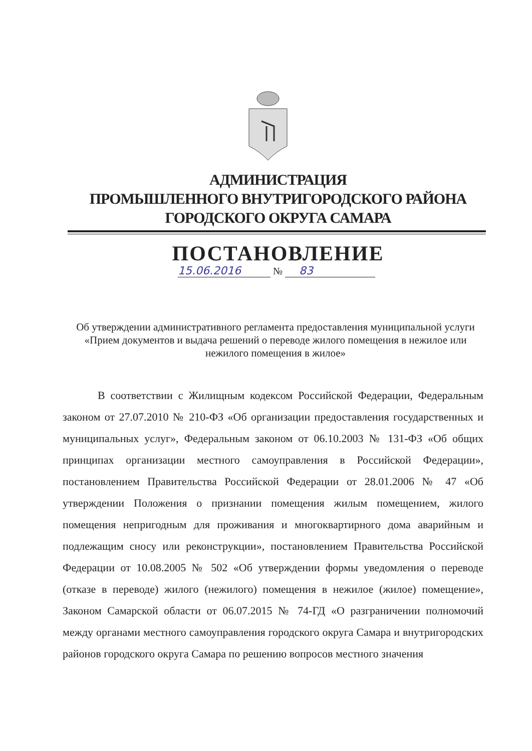АДМИНИСТРАЦИЯ
ПРОМЫШЛЕННОГО ВНУТРИГОРОДСКОГО РАЙОНА
ГОРОДСКОГО ОКРУГА САМАРА
ПОСТАНОВЛЕНИЕ
15.06.2016 № 83
Об утверждении административного регламента предоставления муниципальной услуги «Прием документов и выдача решений о переводе жилого помещения в нежилое или нежилого помещения в жилое»
В соответствии с Жилищным кодексом Российской Федерации, Федеральным законом от 27.07.2010 № 210-ФЗ «Об организации предоставления государственных и муниципальных услуг», Федеральным законом от 06.10.2003 № 131-ФЗ «Об общих принципах организации местного самоуправления в Российской Федерации», постановлением Правительства Российской Федерации от 28.01.2006 № 47 «Об утверждении Положения о признании помещения жилым помещением, жилого помещения непригодным для проживания и многоквартирного дома аварийным и подлежащим сносу или реконструкции», постановлением Правительства Российской Федерации от 10.08.2005 № 502 «Об утверждении формы уведомления о переводе (отказе в переводе) жилого (нежилого) помещения в нежилое (жилое) помещение», Законом Самарской области от 06.07.2015 № 74-ГД «О разграничении полномочий между органами местного самоуправления городского округа Самара и внутригородских районов городского округа Самара по решению вопросов местного значения